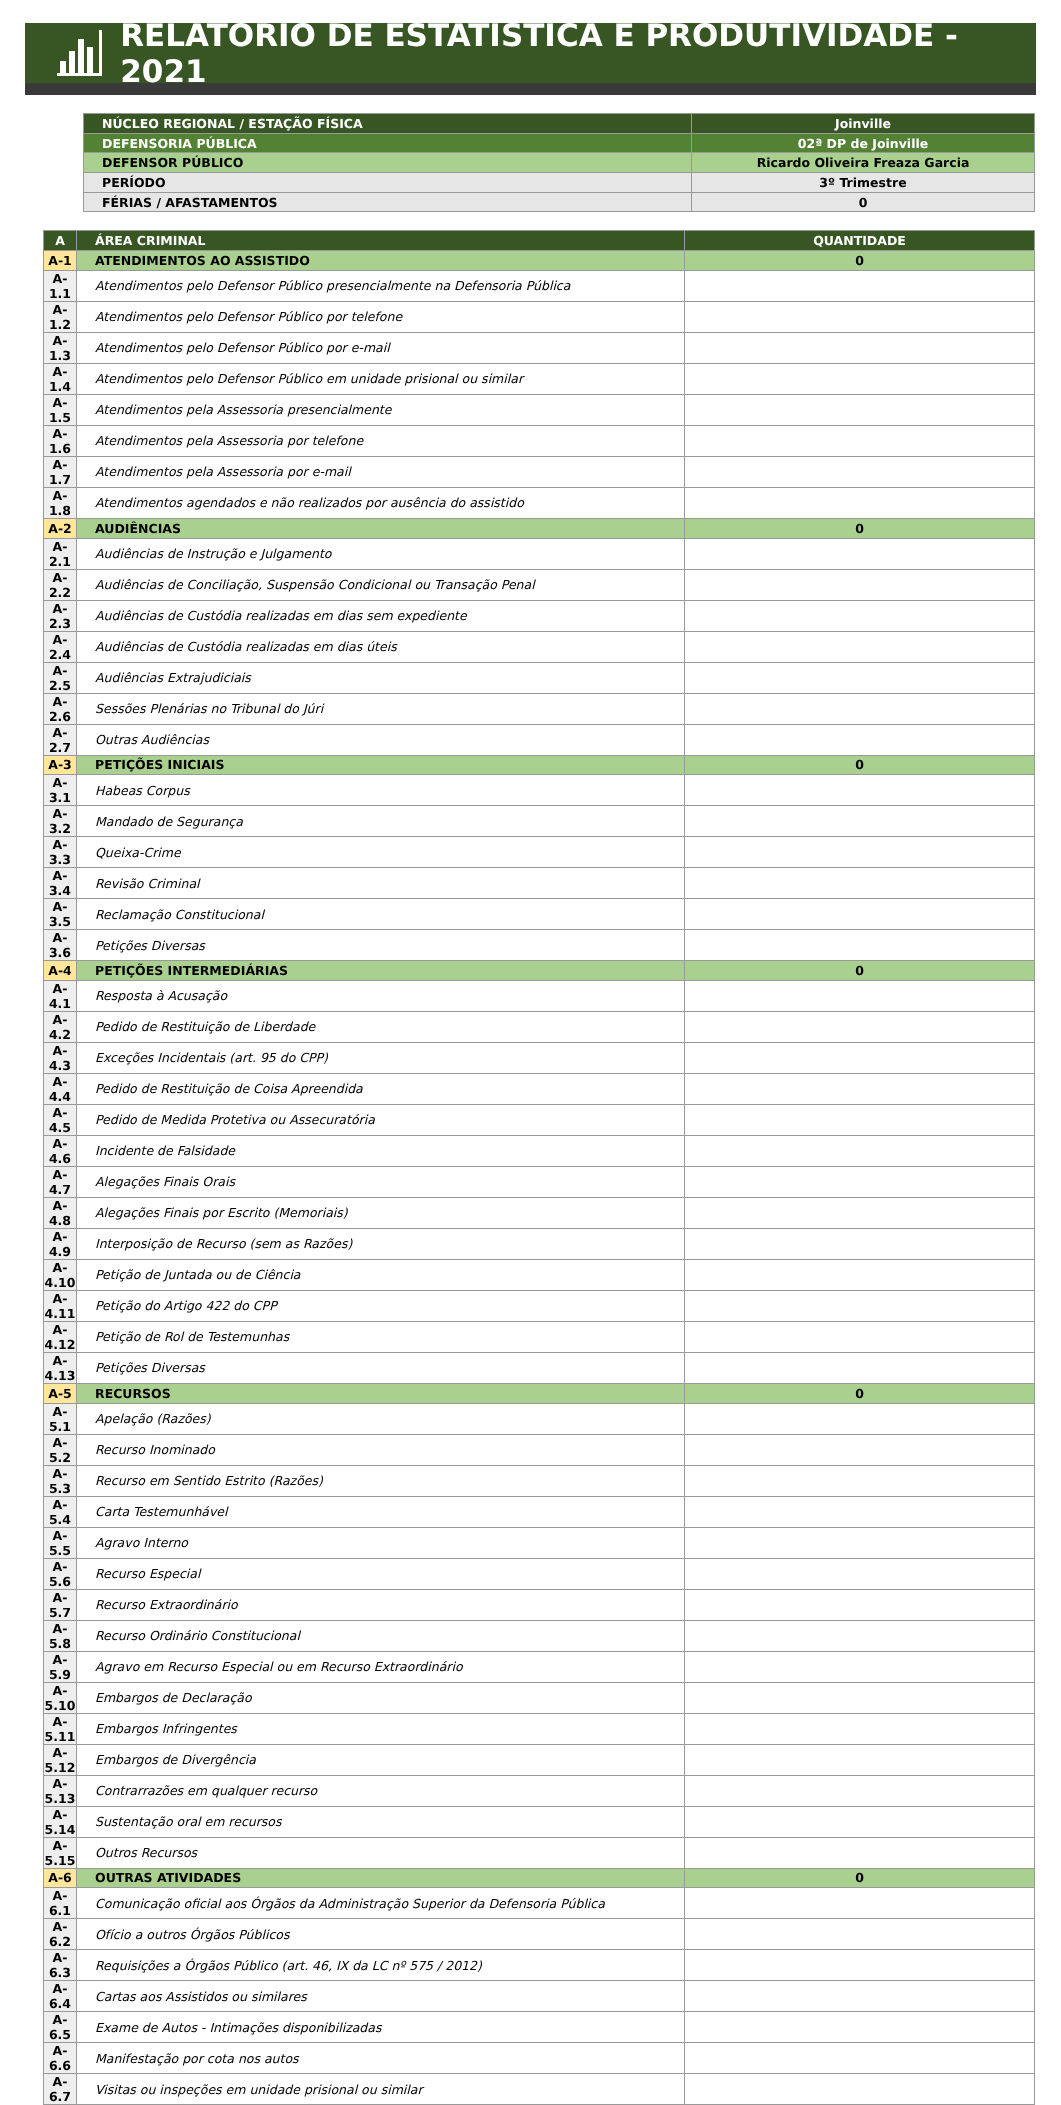RELATÓRIO DE ESTATÍSTICA E PRODUTIVIDADE - 2021
| NÚCLEO REGIONAL / ESTAÇÃO FÍSICA | Joinville |
| DEFENSORIA PÚBLICA | 02ª DP de Joinville |
| DEFENSOR PÚBLICO | Ricardo Oliveira Freaza Garcia |
| PERÍODO | 3º Trimestre |
| FÉRIAS / AFASTAMENTOS | 0 |
| A | ÁREA CRIMINAL | QUANTIDADE |
| A-1 | ATENDIMENTOS AO ASSISTIDO | 0 |
| A-1.1 | Atendimentos pelo Defensor Público presencialmente na Defensoria Pública | |
| A-1.2 | Atendimentos pelo Defensor Público por telefone | |
| A-1.3 | Atendimentos pelo Defensor Público por e-mail | |
| A-1.4 | Atendimentos pelo Defensor Público em unidade prisional ou similar | |
| A-1.5 | Atendimentos pela Assessoria presencialmente | |
| A-1.6 | Atendimentos pela Assessoria por telefone | |
| A-1.7 | Atendimentos pela Assessoria por e-mail | |
| A-1.8 | Atendimentos agendados e não realizados por ausência do assistido | |
| A-2 | AUDIÊNCIAS | 0 |
| A-2.1 | Audiências de Instrução e Julgamento | |
| A-2.2 | Audiências de Conciliação, Suspensão Condicional ou Transação Penal | |
| A-2.3 | Audiências de Custódia realizadas em dias sem expediente | |
| A-2.4 | Audiências de Custódia realizadas em dias úteis | |
| A-2.5 | Audiências Extrajudiciais | |
| A-2.6 | Sessões Plenárias no Tribunal do Júri | |
| A-2.7 | Outras Audiências | |
| A-3 | PETIÇÕES INICIAIS | 0 |
| A-3.1 | Habeas Corpus | |
| A-3.2 | Mandado de Segurança | |
| A-3.3 | Queixa-Crime | |
| A-3.4 | Revisão Criminal | |
| A-3.5 | Reclamação Constitucional | |
| A-3.6 | Petições Diversas | |
| A-4 | PETIÇÕES INTERMEDIÁRIAS | 0 |
| A-4.1 | Resposta à Acusação | |
| A-4.2 | Pedido de Restituição de Liberdade | |
| A-4.3 | Exceções Incidentais (art. 95 do CPP) | |
| A-4.4 | Pedido de Restituição de Coisa Apreendida | |
| A-4.5 | Pedido de Medida Protetiva ou Assecuratória | |
| A-4.6 | Incidente de Falsidade | |
| A-4.7 | Alegações Finais Orais | |
| A-4.8 | Alegações Finais por Escrito (Memoriais) | |
| A-4.9 | Interposição de Recurso (sem as Razões) | |
| A-4.10 | Petição de Juntada ou de Ciência | |
| A-4.11 | Petição do Artigo 422 do CPP | |
| A-4.12 | Petição de Rol de Testemunhas | |
| A-4.13 | Petições Diversas | |
| A-5 | RECURSOS | 0 |
| A-5.1 | Apelação (Razões) | |
| A-5.2 | Recurso Inominado | |
| A-5.3 | Recurso em Sentido Estrito (Razões) | |
| A-5.4 | Carta Testemunhável | |
| A-5.5 | Agravo Interno | |
| A-5.6 | Recurso Especial | |
| A-5.7 | Recurso Extraordinário | |
| A-5.8 | Recurso Ordinário Constitucional | |
| A-5.9 | Agravo em Recurso Especial ou em Recurso Extraordinário | |
| A-5.10 | Embargos de Declaração | |
| A-5.11 | Embargos Infringentes | |
| A-5.12 | Embargos de Divergência | |
| A-5.13 | Contrarrazões em qualquer recurso | |
| A-5.14 | Sustentação oral em recursos | |
| A-5.15 | Outros Recursos | |
| A-6 | OUTRAS ATIVIDADES | 0 |
| A-6.1 | Comunicação oficial aos Órgãos da Administração Superior da Defensoria Pública | |
| A-6.2 | Ofício a outros Órgãos Públicos | |
| A-6.3 | Requisições a Órgãos Público (art. 46, IX da LC nº 575 / 2012) | |
| A-6.4 | Cartas aos Assistidos ou similares | |
| A-6.5 | Exame de Autos - Intimações disponibilizadas | |
| A-6.6 | Manifestação por cota nos autos | |
| A-6.7 | Visitas ou inspeções em unidade prisional ou similar | |